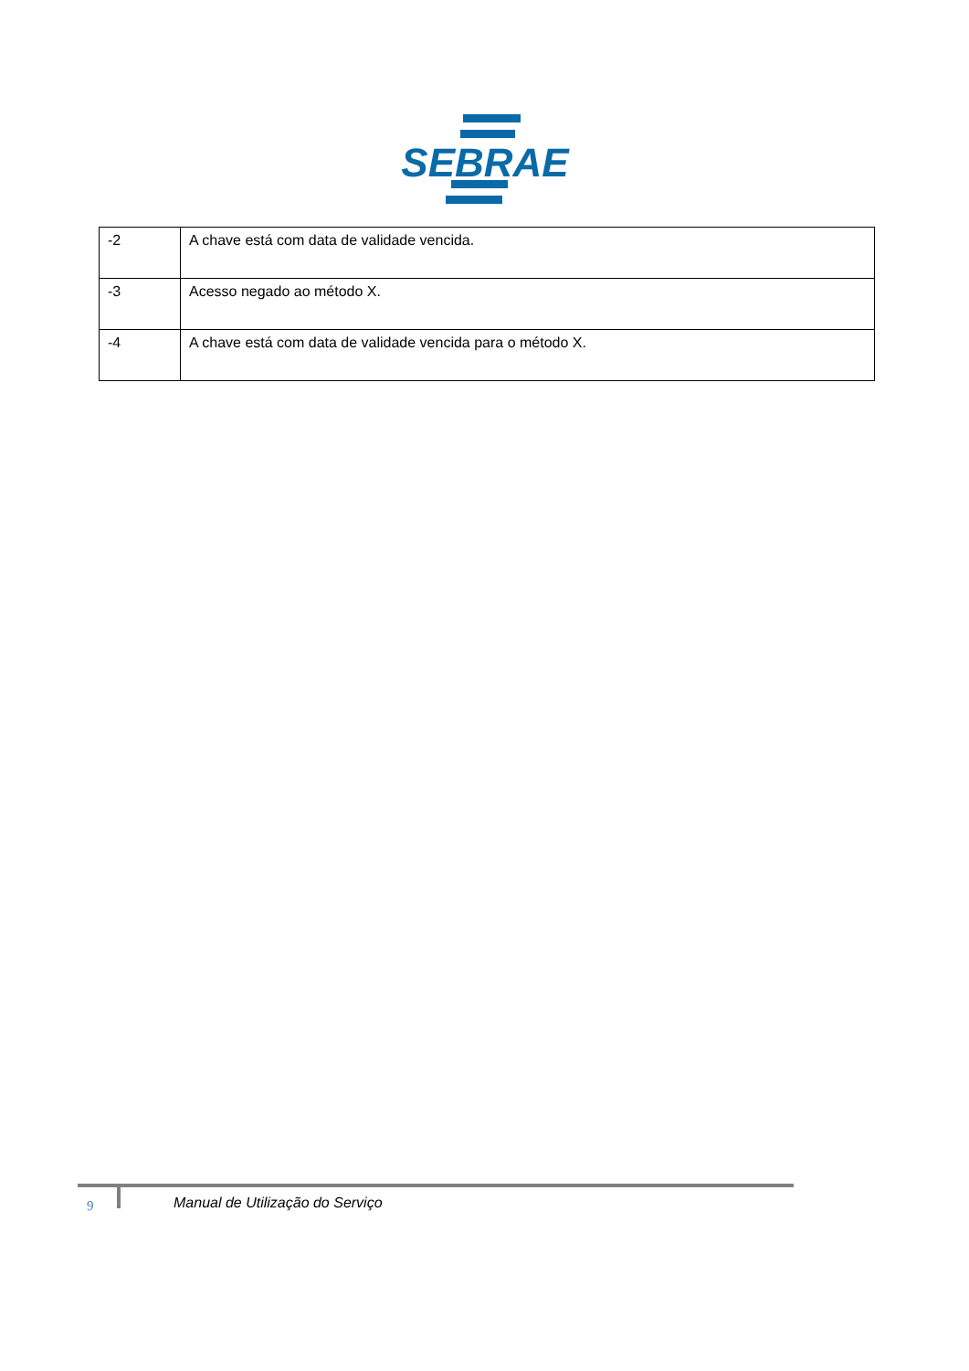SEBRAE
| -2 | A chave está com data de validade vencida. |
| -3 | Acesso negado ao método X. |
| -4 | A chave está com data de validade vencida para o método X. |
9
Manual de Utilização do Serviço